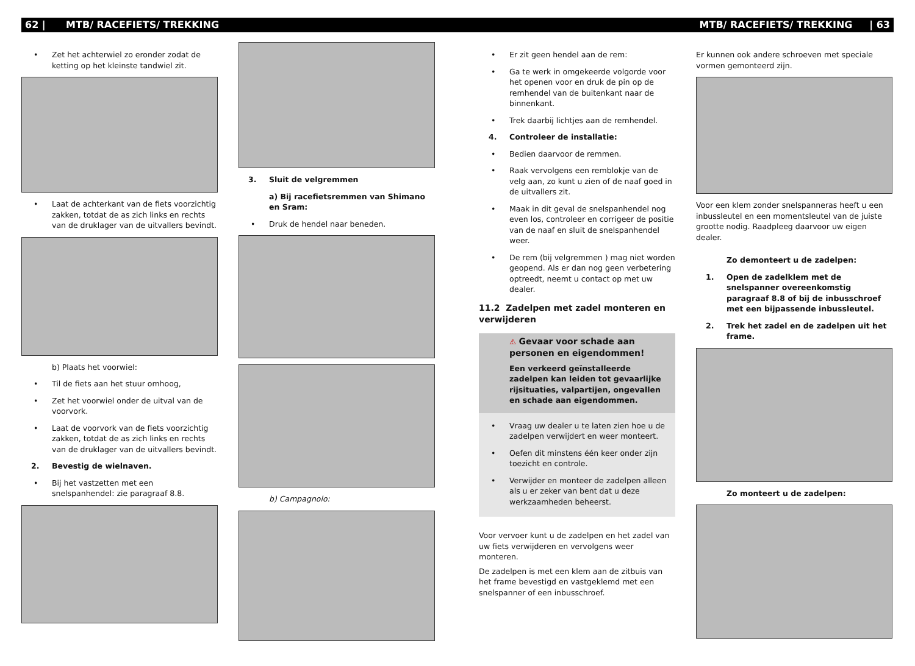62 | MTB/ RACEFIETS/ TREKKING MTB/ RACEFIETS/ TREKKING | 63
• Zet het achterwiel zo eronder zodat de ketting op het kleinste tandwiel zit.
• Laat de achterkant van de fiets voorzichtig zakken, totdat de as zich links en rechts van de druklager van de uitvallers bevindt.
b) Plaats het voorwiel:
• Til de fiets aan het stuur omhoog,
• Zet het voorwiel onder de uitval van de voorvork.
• Laat de voorvork van de fiets voorzichtig zakken, totdat de as zich links en rechts van de druklager van de uitvallers bevindt.
2. Bevestig de wielnaven.
• Bij het vastzetten met een snelspanhendel: zie paragraaf 8.8.
3. Sluit de velgremmen
a) Bij racefietsremmen van Shimano en Sram:
• Druk de hendel naar beneden.
b) Campagnolo:
• Er zit geen hendel aan de rem:
• Ga te werk in omgekeerde volgorde voor het openen voor en druk de pin op de remhendel van de buitenkant naar de binnenkant.
• Trek daarbij lichtjes aan de remhendel.
4. Controleer de installatie:
• Bedien daarvoor de remmen.
• Raak vervolgens een remblokje van de velg aan, zo kunt u zien of de naaf goed in de uitvallers zit.
• Maak in dit geval de snelspanhendel nog even los, controleer en corrigeer de positie van de naaf en sluit de snelspanhendel weer.
• De rem (bij velgremmen ) mag niet worden geopend. Als er dan nog geen verbetering optreedt, neemt u contact op met uw dealer.
11.2 Zadelpen met zadel monteren en verwijderen
⚠ Gevaar voor schade aan personen en eigendommen!
Een verkeerd geïnstalleerde zadelpen kan leiden tot gevaarlijke rijsituaties, valpartijen, ongevallen en schade aan eigendommen.
• Vraag uw dealer u te laten zien hoe u de zadelpen verwijdert en weer monteert.
• Oefen dit minstens één keer onder zijn toezicht en controle.
• Verwijder en monteer de zadelpen alleen als u er zeker van bent dat u deze werkzaamheden beheerst.
Voor vervoer kunt u de zadelpen en het zadel van uw fiets verwijderen en vervolgens weer monteren.
De zadelpen is met een klem aan de zitbuis van het frame bevestigd en vastgeklemd met een snelspanner of een inbusschroef.
Er kunnen ook andere schroeven met speciale vormen gemonteerd zijn.
Voor een klem zonder snelspanneras heeft u een inbussleutel en een momentsleutel van de juiste grootte nodig. Raadpleeg daarvoor uw eigen dealer.
Zo demonteert u de zadelpen:
1. Open de zadelklem met de snelspanner overeenkomstig paragraaf 8.8 of bij de inbusschroef met een bijpassende inbussleutel.
2. Trek het zadel en de zadelpen uit het frame.
Zo monteert u de zadelpen: